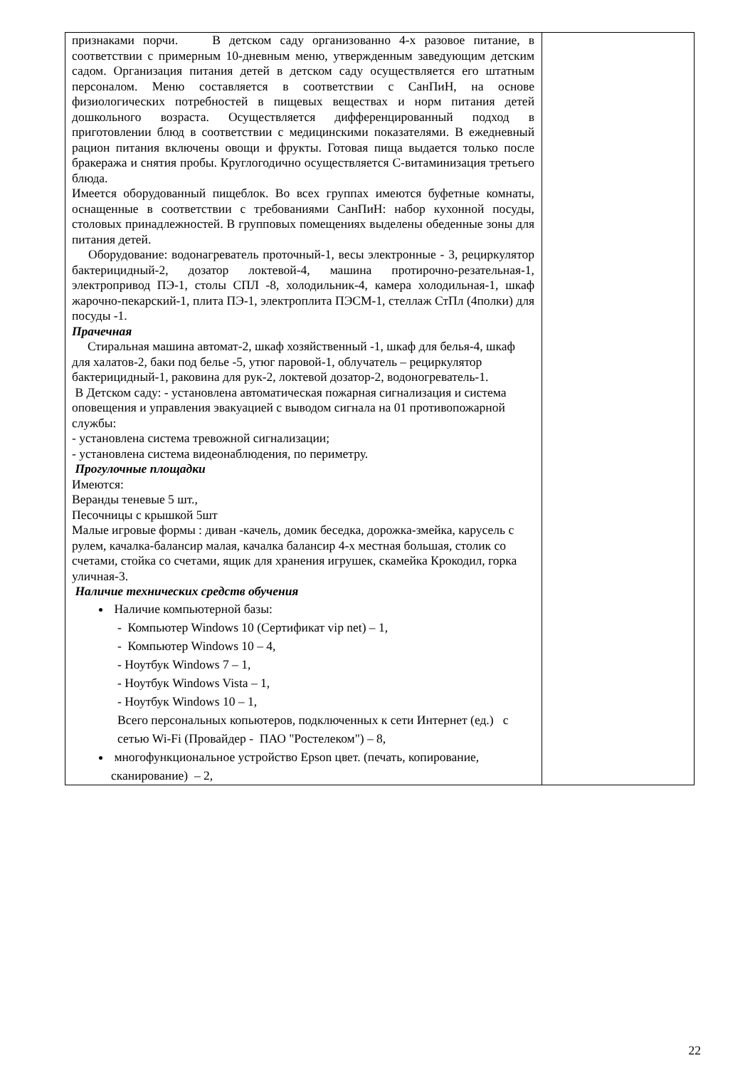| признаками порчи. В детском саду организованно 4-х разовое питание, в соответствии с примерным 10-дневным меню, утвержденным заведующим детским садом. Организация питания детей в детском саду осуществляется его штатным персоналом. Меню составляется в соответствии с СанПиН, на основе физиологических потребностей в пищевых веществах и норм питания детей дошкольного возраста. Осуществляется дифференцированный подход в приготовлении блюд в соответствии с медицинскими показателями. В ежедневный рацион питания включены овощи и фрукты. Готовая пища выдается только после бракеража и снятия пробы. Круглогодично осуществляется С-витаминизация третьего блюда. Имеется оборудованный пищеблок. Во всех группах имеются буфетные комнаты, оснащенные в соответствии с требованиями СанПиН: набор кухонной посуды, столовых принадлежностей. В групповых помещениях выделены обеденные зоны для питания детей. Оборудование: водонагреватель проточный-1, весы электронные - 3, рециркулятор бактерицидный-2, дозатор локтевой-4, машина протирочно-резательная-1, электропривод ПЭ-1, столы СПЛ -8, холодильник-4, камера холодильная-1, шкаф жарочно-пекарский-1, плита ПЭ-1, электроплита ПЭСМ-1, стеллаж СтПл (4полки) для посуды -1. Прачечная Стиральная машина автомат-2, шкаф хозяйственный -1, шкаф для белья-4, шкаф для халатов-2, баки под белье -5, утюг паровой-1, облучатель – рециркулятор бактерицидный-1, раковина для рук-2, локтевой дозатор-2, водоногреватель-1. В Детском саду: - установлена автоматическая пожарная сигнализация и система оповещения и управления эвакуацией с выводом сигнала на 01 противопожарной службы: - установлена система тревожной сигнализации; - установлена система видеонаблюдения, по периметру. Прогулочные площадки Имеются: Веранды теневые 5 шт., Песочницы с крышкой 5шт Малые игровые формы : диван -качель, домик беседка, дорожка-змейка, карусель с рулем, качалка-балансир малая, качалка балансир 4-х местная большая, столик со счетами, стойка со счетами, ящик для хранения игрушек, скамейка Крокодил, горка уличная-3. Наличие технических средств обучения Наличие компьютерной базы: - Компьютер Windows 10 (Сертификат vip net) – 1, - Компьютер Windows 10 – 4, - Ноутбук Windows 7 – 1, - Ноутбук Windows Vista – 1, - Ноутбук Windows 10 – 1, Всего персональных копьютеров, подключенных к сети Интернет (ед.) с сетью Wi-Fi (Провайдер - ПАО "Ростелеком") – 8, многофункциональное устройство Epson цвет. (печать, копирование, сканирование) – 2, | |
22